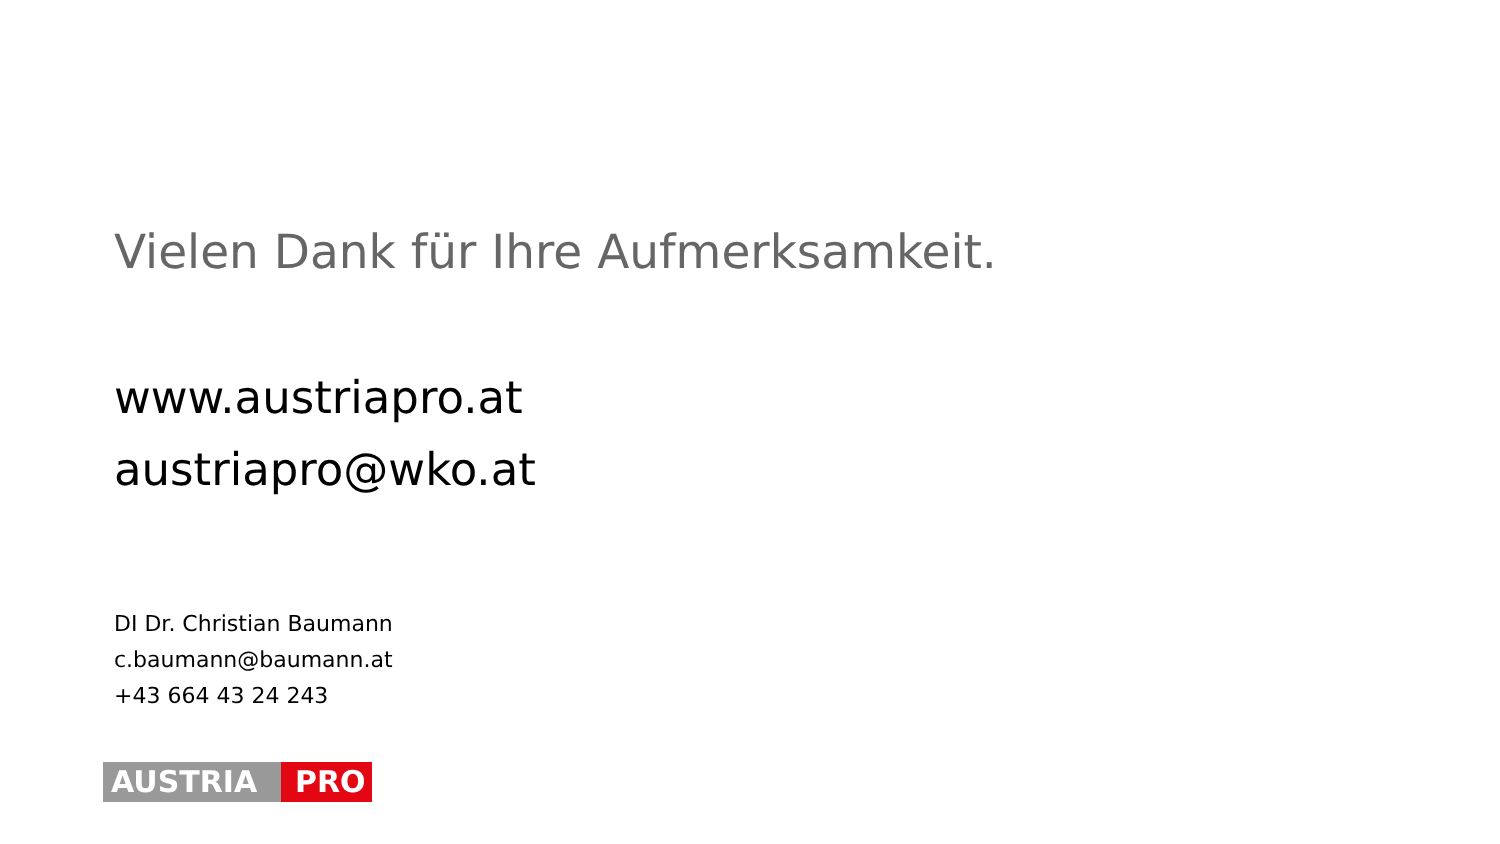Vielen Dank für Ihre Aufmerksamkeit.
www.austriapro.at
austriapro@wko.at
DI Dr. Christian Baumann
c.baumann@baumann.at
+43 664 43 24 243
AUSTRIA PRO